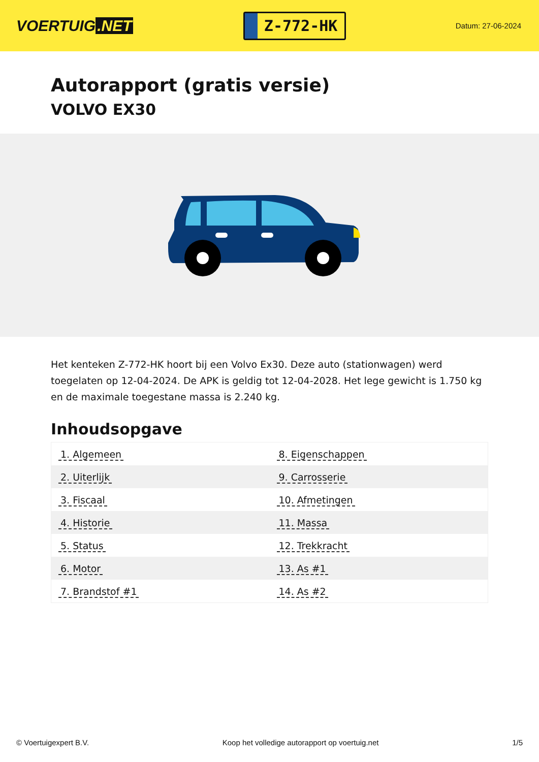VOERTUIG.NET
Z-772-HK
Datum: 27-06-2024
Autorapport (gratis versie)
VOLVO EX30
Het kenteken Z-772-HK hoort bij een Volvo Ex30. Deze auto (stationwagen) werd toegelaten op 12-04-2024. De APK is geldig tot 12-04-2028. Het lege gewicht is 1.750 kg en de maximale toegestane massa is 2.240 kg.
Inhoudsopgave
| 1. Algemeen | 8. Eigenschappen |
| 2. Uiterlijk | 9. Carrosserie |
| 3. Fiscaal | 10. Afmetingen |
| 4. Historie | 11. Massa |
| 5. Status | 12. Trekkracht |
| 6. Motor | 13. As #1 |
| 7. Brandstof #1 | 14. As #2 |
© Voertuigexpert B.V. Koop het volledige autorapport op voertuig.net 1/5